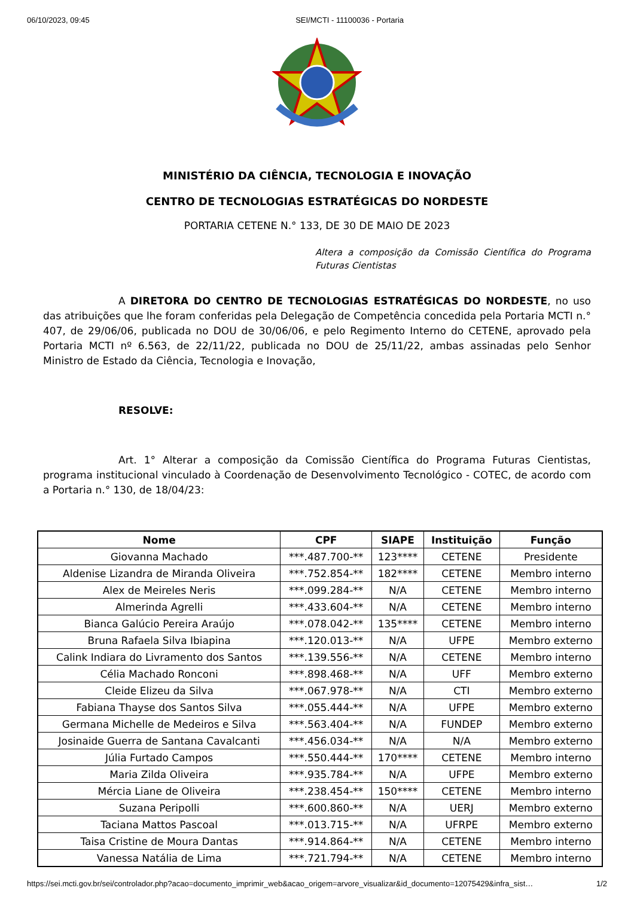06/10/2023, 09:45 SEI/MCTI - 11100036 - Portaria
MINISTÉRIO DA CIÊNCIA, TECNOLOGIA E INOVAÇÃO
CENTRO DE TECNOLOGIAS ESTRATÉGICAS DO NORDESTE
PORTARIA CETENE N.° 133, DE 30 DE MAIO DE 2023
Altera a composição da Comissão Científica do Programa Futuras Cientistas
A DIRETORA DO CENTRO DE TECNOLOGIAS ESTRATÉGICAS DO NORDESTE, no uso das atribuições que lhe foram conferidas pela Delegação de Competência concedida pela Portaria MCTI n.° 407, de 29/06/06, publicada no DOU de 30/06/06, e pelo Regimento Interno do CETENE, aprovado pela Portaria MCTI nº 6.563, de 22/11/22, publicada no DOU de 25/11/22, ambas assinadas pelo Senhor Ministro de Estado da Ciência, Tecnologia e Inovação,
RESOLVE:
Art. 1° Alterar a composição da Comissão Científica do Programa Futuras Cientistas, programa institucional vinculado à Coordenação de Desenvolvimento Tecnológico - COTEC, de acordo com a Portaria n.° 130, de 18/04/23:
| Nome | CPF | SIAPE | Instituição | Função |
| --- | --- | --- | --- | --- |
| Giovanna Machado | ***.487.700-** | 123**** | CETENE | Presidente |
| Aldenise Lizandra de Miranda Oliveira | ***.752.854-** | 182**** | CETENE | Membro interno |
| Alex de Meireles Neris | ***.099.284-** | N/A | CETENE | Membro interno |
| Almerinda Agrelli | ***.433.604-** | N/A | CETENE | Membro interno |
| Bianca Galúcio Pereira Araújo | ***.078.042-** | 135**** | CETENE | Membro interno |
| Bruna Rafaela Silva Ibiapina | ***.120.013-** | N/A | UFPE | Membro externo |
| Calink Indiara do Livramento dos Santos | ***.139.556-** | N/A | CETENE | Membro interno |
| Célia Machado Ronconi | ***.898.468-** | N/A | UFF | Membro externo |
| Cleide Elizeu da Silva | ***.067.978-** | N/A | CTI | Membro externo |
| Fabiana Thayse dos Santos Silva | ***.055.444-** | N/A | UFPE | Membro externo |
| Germana Michelle de Medeiros e Silva | ***.563.404-** | N/A | FUNDEP | Membro externo |
| Josinaide Guerra de Santana Cavalcanti | ***.456.034-** | N/A | N/A | Membro externo |
| Júlia Furtado Campos | ***.550.444-** | 170**** | CETENE | Membro interno |
| Maria Zilda Oliveira | ***.935.784-** | N/A | UFPE | Membro externo |
| Mércia Liane de Oliveira | ***.238.454-** | 150**** | CETENE | Membro interno |
| Suzana Peripolli | ***.600.860-** | N/A | UERJ | Membro externo |
| Taciana Mattos Pascoal | ***.013.715-** | N/A | UFRPE | Membro externo |
| Taisa Cristine de Moura Dantas | ***.914.864-** | N/A | CETENE | Membro interno |
| Vanessa Natália de Lima | ***.721.794-** | N/A | CETENE | Membro interno |
https://sei.mcti.gov.br/sei/controlador.php?acao=documento_imprimir_web&acao_origem=arvore_visualizar&id_documento=12075429&infra_sist… 1/2